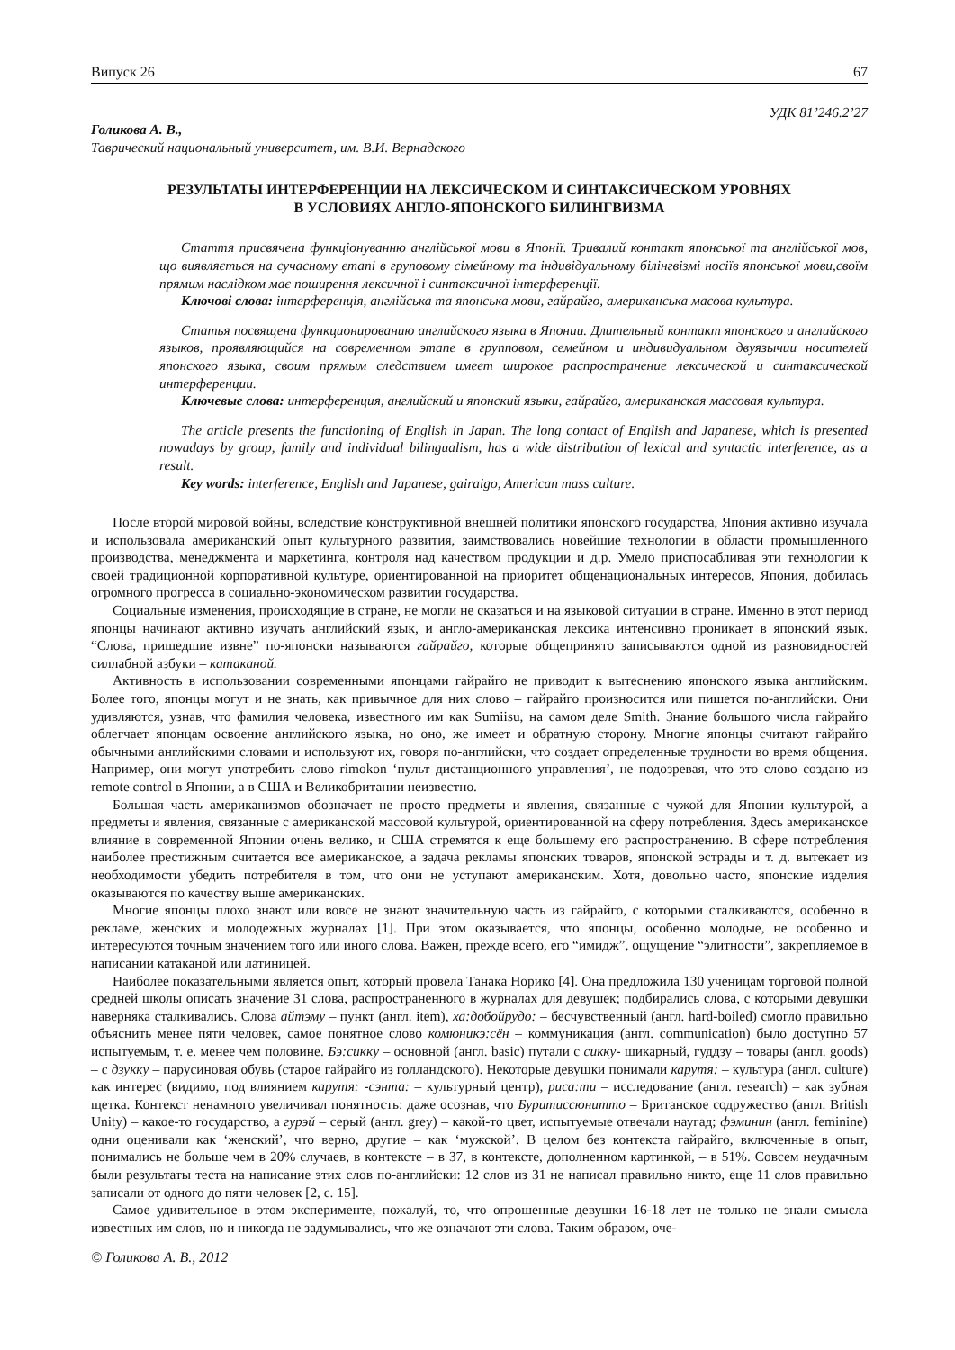Випуск 26 67
УДК 81’246.2’27
Голикова А. В.,
Таврический национальный университет, им. В.И. Вернадского
РЕЗУЛЬТАТЫ ИНТЕРФЕРЕНЦИИ НА ЛЕКСИЧЕСКОМ И СИНТАКСИЧЕСКОМ УРОВНЯХ
В УСЛОВИЯХ АНГЛО-ЯПОНСКОГО БИЛИНГВИЗМА
Стаття присвячена функціонуванню англійської мови в Японії. Тривалий контакт японської та англійської мов, що виявляється на сучасному етапі в груповому сімейному та індивідуальному білінгвізмі носіїв японської мови,своїм прямим наслідком має поширення лексичної і синтаксичної інтерференції.
Ключові слова: інтерференція, англійська та японська мови, гайрайго, американська масова культура.
Статья посвящена функционированию английского языка в Японии. Длительный контакт японского и английского языков, проявляющийся на современном этапе в групповом, семейном и индивидуальном двуязычии носителей японского языка, своим прямым следствием имеет широкое распространение лексической и синтаксической интерференции.
Ключевые слова: интерференция, английский и японский языки, гайрайго, американская массовая культура.
The article presents the functioning of English in Japan. The long contact of English and Japanese, which is presented nowadays by group, family and individual bilingualism, has a wide distribution of lexical and syntactic interference, as a result.
Key words: interference, English and Japanese, gairaigo, American mass culture.
После второй мировой войны, вследствие конструктивной внешней политики японского государства, Япония активно изучала и использовала американский опыт культурного развития, заимствовались новейшие технологии в области промышленного производства, менеджмента и маркетинга, контроля над качеством продукции и д.р. Умело приспосабливая эти технологии к своей традиционной корпоративной культуре, ориентированной на приоритет общенациональных интересов, Япония, добилась огромного прогресса в социально-экономическом развитии государства.
Социальные изменения, происходящие в стране, не могли не сказаться и на языковой ситуации в стране. Именно в этот период японцы начинают активно изучать английский язык, и англо-американская лексика интенсивно проникает в японский язык. “Слова, пришедшие извне” по-японски называются гайрайго, которые общепринято записываются одной из разновидностей силлабной азбуки – катаканой.
Активность в использовании современными японцами гайрайго не приводит к вытеснению японского языка английским. Более того, японцы могут и не знать, как привычное для них слово – гайрайго произносится или пишется по-английски. Они удивляются, узнав, что фамилия человека, известного им как Sumiisu, на самом деле Smith. Знание большого числа гайрайго облегчает японцам освоение английского языка, но оно, же имеет и обратную сторону. Многие японцы считают гайрайго обычными английскими словами и используют их, говоря по-английски, что создает определенные трудности во время общения. Например, они могут употребить слово rimokon ‘пульт дистанционного управления’, не подозревая, что это слово создано из remote control в Японии, а в США и Великобритании неизвестно.
Большая часть американизмов обозначает не просто предметы и явления, связанные с чужой для Японии культурой, а предметы и явления, связанные с американской массовой культурой, ориентированной на сферу потребления. Здесь американское влияние в современной Японии очень велико, и США стремятся к еще большему его распространению. В сфере потребления наиболее престижным считается все американское, а задача рекламы японских товаров, японской эстрады и т. д. вытекает из необходимости убедить потребителя в том, что они не уступают американским. Хотя, довольно часто, японские изделия оказываются по качеству выше американских.
Многие японцы плохо знают или вовсе не знают значительную часть из гайрайго, с которыми сталкиваются, особенно в рекламе, женских и молодежных журналах [1]. При этом оказывается, что японцы, особенно молодые, не особенно и интересуются точным значением того или иного слова. Важен, прежде всего, его “имидж”, ощущение “элитности”, закрепляемое в написании катаканой или латиницей.
Наиболее показательными является опыт, который провела Танака Норико [4]. Она предложила 130 ученицам торговой полной средней школы описать значение 31 слова, распространенного в журналах для девушек; подбирались слова, с которыми девушки наверняка сталкивались. Слова айтэму – пункт (англ. item), ха:добойрудо: – бесчувственный (англ. hard-boiled) смогло правильно объяснить менее пяти человек, самое понятное слово комюникэ:сён – коммуникация (англ. communication) было доступно 57 испытуемым, т. е. менее чем половине. Бэ:сикку – основной (англ. basic) путали с сикку- шикарный, гуддзу – товары (англ. goods) – с дзукку – парусиновая обувь (старое гайрайго из голландского). Некоторые девушки понимали карутя: – культура (англ. culture) как интерес (видимо, под влиянием карутя: -сэнта: – культурный центр), риса:ти – исследование (англ. research) – как зубная щетка. Контекст ненамного увеличивал понятность: даже осознав, что Буритиссюнитто – Британское содружество (англ. British Unity) – какое-то государство, а гурэй – серый (англ. grey) – какой-то цвет, испытуемые отвечали наугад; фэминин (англ. feminine) одни оценивали как ‘женский’, что верно, другие – как ‘мужской’. В целом без контекста гайрайго, включенные в опыт, понимались не больше чем в 20% случаев, в контексте – в 37, в контексте, дополненном картинкой, – в 51%. Совсем неудачным были результаты теста на написание этих слов по-английски: 12 слов из 31 не написал правильно никто, еще 11 слов правильно записали от одного до пяти человек [2, с. 15].
Самое удивительное в этом эксперименте, пожалуй, то, что опрошенные девушки 16-18 лет не только не знали смысла известных им слов, но и никогда не задумывались, что же означают эти слова. Таким образом, оче-
© Голикова А. В., 2012